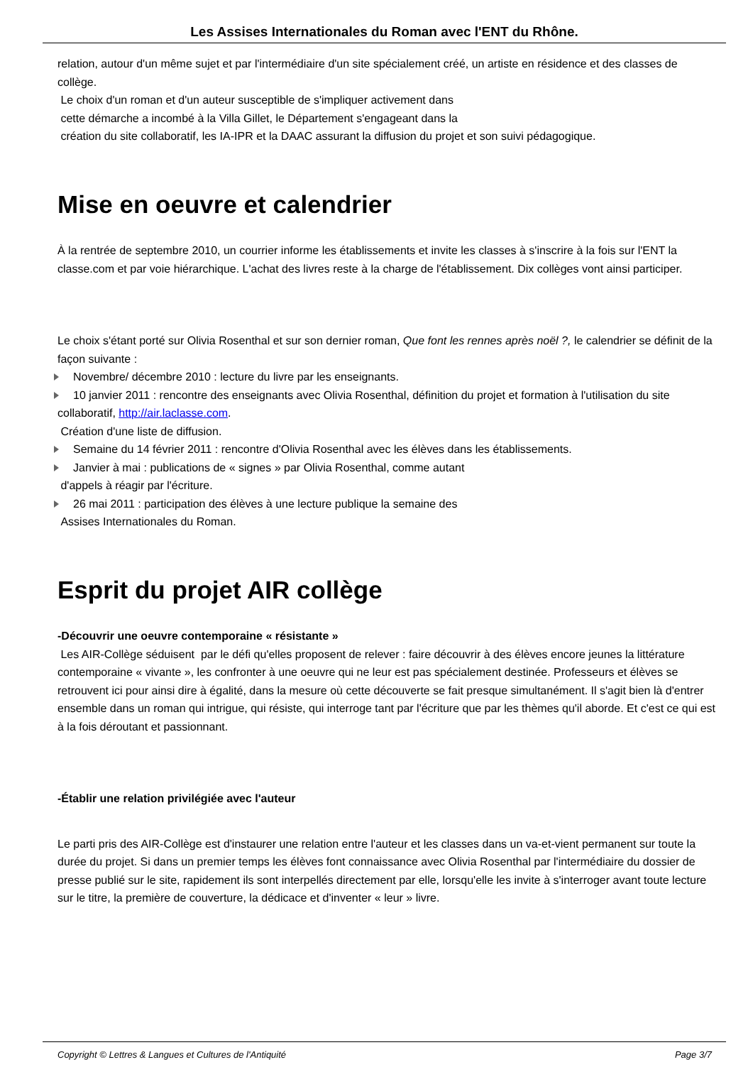Les Assises Internationales du Roman avec l'ENT du Rhône.
relation, autour d'un même sujet et par l'intermédiaire d'un site spécialement créé, un artiste en résidence et des classes de collège.
Le choix d'un roman et d'un auteur susceptible de s'impliquer activement dans
cette démarche a incombé à la Villa Gillet, le Département s'engageant dans la
création du site collaboratif, les IA-IPR et la DAAC assurant la diffusion du projet et son suivi pédagogique.
Mise en oeuvre et calendrier
À la rentrée de septembre 2010, un courrier informe les établissements et invite les classes à s'inscrire à la fois sur l'ENT la classe.com et par voie hiérarchique. L'achat des livres reste à la charge de l'établissement. Dix collèges vont ainsi participer.
Le choix s'étant porté sur Olivia Rosenthal et sur son dernier roman, Que font les rennes après noël ?, le calendrier se définit de la façon suivante :
Novembre/ décembre 2010 : lecture du livre par les enseignants.
10 janvier 2011 : rencontre des enseignants avec Olivia Rosenthal, définition du projet et formation à l'utilisation du site collaboratif, http://air.laclasse.com.
Création d'une liste de diffusion.
Semaine du 14 février 2011 : rencontre d'Olivia Rosenthal avec les élèves dans les établissements.
Janvier à mai : publications de « signes » par Olivia Rosenthal, comme autant
d'appels à réagir par l'écriture.
26 mai 2011 : participation des élèves à une lecture publique la semaine des
Assises Internationales du Roman.
Esprit du projet AIR collège
-Découvrir une oeuvre contemporaine « résistante »
Les AIR-Collège séduisent par le défi qu'elles proposent de relever : faire découvrir à des élèves encore jeunes la littérature contemporaine « vivante », les confronter à une oeuvre qui ne leur est pas spécialement destinée. Professeurs et élèves se retrouvent ici pour ainsi dire à égalité, dans la mesure où cette découverte se fait presque simultanément. Il s'agit bien là d'entrer ensemble dans un roman qui intrigue, qui résiste, qui interroge tant par l'écriture que par les thèmes qu'il aborde. Et c'est ce qui est à la fois déroutant et passionnant.
-Établir une relation privilégiée avec l'auteur
Le parti pris des AIR-Collège est d'instaurer une relation entre l'auteur et les classes dans un va-et-vient permanent sur toute la durée du projet. Si dans un premier temps les élèves font connaissance avec Olivia Rosenthal par l'intermédiaire du dossier de presse publié sur le site, rapidement ils sont interpellés directement par elle, lorsqu'elle les invite à s'interroger avant toute lecture sur le titre, la première de couverture, la dédicace et d'inventer « leur » livre.
Copyright © Lettres & Langues et Cultures de l'Antiquité Page 3/7